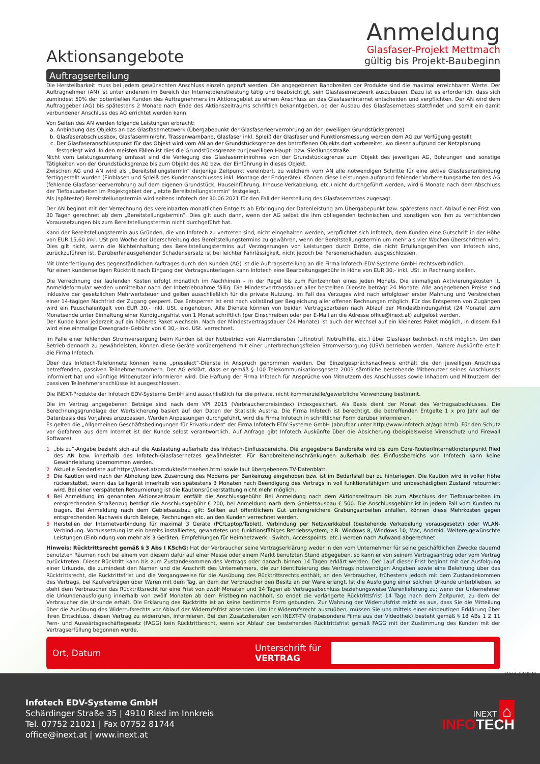Aktionsangebote
Anmeldung
Glasfaser-Projekt Mettmach
gültig bis Projekt-Baubeginn
Auftragserteilung
Die Herstellbarkeit muss bei jedem gewünschten Anschluss einzeln geprüft werden. Die angegebenen Bandbreiten der Produkte sind die maximal erreichbaren Werte. Der Auftragnehmer (AN) ist unter anderem im Bereich der Internetdienstleistung tätig und beabsichtigt, sein Glasfasernetzwerk auszubauen. Dazu ist es erforderlich, dass sich zumindest 50% der potentiellen Kunden des Auftragnehmers im Aktionsgebiet zu einem Anschluss an das Glasfaserinternet entscheiden und verpflichten. Der AN wird dem Auftraggeber (AG) bis spätestens 2 Monate nach Ende des Aktionszeitraums schriftlich bekanntgeben, ob der Ausbau des Glasfasernetzes stattfindet und somit ein damit verbundener Anschluss des AG errichtet werden kann.
Von Seiten des AN werden folgende Leistungen erbracht:
a. Anbindung des Objekts an das Glasfasernetzwerk (Übergabepunkt der Glasfaserleerverrohrung an der jeweiligen Grundstücksgrenze)
b. Glasfaserabschlussbox, Glasfaserminirohr, Trassenwarnband, Glasfaser inkl. Spleiß der Glasfaser und Funktionsmessung werden dem AG zur Verfügung gestellt
c. Der Glasfaseranschlusspunkt für das Objekt wird vom AN an der Grundstücksgrenze des betroffenen Objekts dort vorbereitet, wo dieser aufgrund der Netzplanung festgelegt wird. In den meisten Fällen ist dies die Grundstücksgrenze zur jeweiligen Haupt- bzw. Siedlungsstraße.
Nicht vom Leistungsumfang umfasst sind die Verlegung des Glasfaserminirohres von der Grundstücksgrenze zum Objekt des jeweiligen AG, Bohrungen und sonstige Tätigkeiten von der Grundstücksgrenze bis zum Objekt des AG bzw. der Einführung in dieses Objekt.
Zwischen AG und AN wird als „Bereitstellungstermin“ derjenige Zeitpunkt vereinbart, zu welchem vom AN alle notwendigen Schritte für eine aktive Glasfaseranbindung fertiggestellt wurden (Einblasen und Spleiß des Kundenanschlusses inkl. Montage der Endgeräte). Können diese Leistungen aufgrund fehlender Vorbereitungsarbeiten des AG (fehlende Glasfaserleerverrohrung auf dem eigenen Grundstück, Hauseinführung, Inhouse-Verkabelung, etc.) nicht durchgeführt werden, wird 6 Monate nach dem Abschluss der Tiefbauarbeiten im Projektgebiet der „letzte Bereitstellungstermin“ festgelegt.
Als (spätester) Bereitstellungstermin wird seitens Infotech der 30.06.2021 für den Fall der Herstellung des Glasfasernetzes zugesagt.
Der AN beginnt mit der Verrechnung des vereinbarten monatlichen Entgelts ab Erbringung der Datenleistung am Übergabepunkt bzw. spätestens nach Ablauf einer Frist von 30 Tagen gerechnet ab dem „Bereitstellungstermin“. Dies gilt auch dann, wenn der AG selbst die ihm obliegenden technischen und sonstigen von ihm zu verrichtenden Voraussetzungen bis zum Bereitstellungstermin nicht durchgeführt hat.
Kann der Bereitstellungstermin aus Gründen, die von Infotech zu vertreten sind, nicht eingehalten werden, verpflichtet sich Infotech, dem Kunden eine Gutschrift in der Höhe von EUR 15,60 inkl. USt pro Woche der Überschreitung des Bereitstellungstermins zu gewähren, wenn der Bereitstellungstermin um mehr als vier Wochen überschritten wird. Dies gilt nicht, wenn die Nichteinhaltung des Bereitstellungstermins auf Verzögerungen von Leistungen durch Dritte, die nicht Erfüllungsgehilfen von Infotech sind, zurückzuführen ist. Darüberhinausgehender Schadensersatz ist bei leichter Fahrlässigkeit, nicht jedoch bei Personenschäden, ausgeschlossen.
Mit Unterfertigung des gegenständlichen Auftrages durch den Kunden (AG) ist die Auftragserteilung an die Firma Infotech-EDV-Systeme GmbH rechtsverbindlich.
Für einen kundenseitigen Rücktritt nach Eingang der Vertragsunterlagen kann Infotech eine Bearbeitungsgebühr in Höhe von EUR 30,- inkl. USt. in Rechnung stellen.
Die Verrechnung der laufenden Kosten erfolgt monatlich im Nachhinein – in der Regel bis zum Fünfzehnten eines jeden Monats. Die einmaligen Aktivierungskosten lt. Anmeldeformular werden unmittelbar nach der Inbetriebnahme fällig. Die Mindestvertragsdauer aller bestellten Dienste beträgt 24 Monate. Alle angegebenen Preise sind inklusive der gesetzlichen Mehrwertsteuer und gelten ausschließlich für die private Nutzung. Im Fall des Verzuges wird nach erfolgloser erster Mahnung und Verstreichen einer 14-tägigen Nachfrist der Zugang gesperrt. Das Entsperren ist erst nach vollständiger Begleichung aller offenen Rechnungen möglich. Für das Entsperren von Zugängen wird ein Pauschalentgelt von EUR 30,- inkl. USt. eingehoben. Alle Dienste können von beiden Vertragsparteien nach Ablauf der Mindestbindungsfrist (24 Monate) zum Monatsende unter Einhaltung einer Kündigungsfrist von 1 Monat schriftlich (per Einschreiben oder per E-Mail an die Adresse office@inext.at) aufgelöst werden.
Der Kunde kann jederzeit auf ein höheres Paket wechseln. Nach der Mindestvertragsdauer (24 Monate) ist auch der Wechsel auf ein kleineres Paket möglich, in diesem Fall wird eine einmalige Downgrade-Gebühr von € 30,- inkl. USt. verrechnet.
Im Falle einer fehlenden Stromversorgung beim Kunden ist der Notbetrieb von Alarmdiensten (Liftnotruf, Notrufhilfe, etc.) über Glasfaser technisch nicht möglich. Um den Betrieb dennoch zu gewährleisten, können diese Geräte vorübergehend mit einer unterbrechungsfreien Stromversorgung (USV) betrieben werden. Nähere Auskünfte erteilt die Firma Infotech.
Über das Infotech-Telefonnetz können keine „preselect“-Dienste in Anspruch genommen werden. Der Einzelgesprächsnachweis enthält die den jeweiligen Anschluss betreffenden, passiven Teilnehmernummern. Der AG erklärt, dass er gemäß § 100 Telekommunikationsgesetz 2003 sämtliche bestehende Mitbenutzer seines Anschlusses informiert hat und künftige Mitbenutzer informieren wird. Die Haftung der Firma Infotech für Ansprüche von Mitnutzern des Anschlusses sowie Inhabern und Mitnutzern der passiven Teilnehmeranschlüsse ist ausgeschlossen.
Die INEXT-Produkte der Infotech EDV-Systeme GmbH sind ausschließlich für die private, nicht kommerzielle/gewerbliche Verwendung bestimmt.
Die im Vertrag angegebenen Beträge sind nach dem VPI 2015 (Verbraucherpreisindex) indexgesichert. Als Basis dient der Monat des Vertragsabschlusses. Die Berechnungsgrundlage der Wertsicherung basiert auf den Daten der Statistik Austria. Die Firma Infotech ist berechtigt, die betreffenden Entgelte 1 x pro Jahr auf der Datenbasis des Vorjahres anzupassen. Werden Anpassungen durchgeführt, wird die Firma Infotech in schriftlicher Form darüber informieren.
Es gelten die „Allgemeinen Geschäftsbedingungen für Privatkunden“ der Firma Infotech EDV-Systeme GmbH (abrufbar unter http://www.infotech.at/agb.html). Für den Schutz vor Gefahren aus dem Internet ist der Kunde selbst verantwortlich. Auf Anfrage gibt Infotech Auskünfte über die Absicherung (beispielsweise Virenschutz und Firewall Software).
1 „bis zu“-Angabe bezieht sich auf die Auslastung außerhalb des Infotech-Einflussbereichs. Die angegebene Bandbreite wird bis zum Core-Router/Internetknotenpunkt Ried des AN bzw. innerhalb des Infotech-Glasfasernetzes gewährleistet. Für Bandbreiteneinschränkungen außerhalb des Einflussbereichs von Infotech kann keine Gewährleistung übernommen werden.
2 Aktuelle Senderliste auf https://inext.at/produkte/fernsehen.html sowie laut übergebenem TV-Datenblatt.
3 Die Kaution wird nach der Abholung bzw. Zusendung des Modems per Bankeinzug eingehoben bzw. ist im Bedarfsfall bar zu hinterlegen. Die Kaution wird in voller Höhe rückerstattet, wenn das Leihgerät innerhalb von spätestens 3 Monaten nach Beendigung des Vertrags in voll funktionsfähigem und unbeschädigtem Zustand retourniert wird. Bei einer verspäteten Retournierung ist die Kautionsrückerstattung nicht mehr möglich.
4 Bei Anmeldung im genannten Aktionszeitraum entfällt die Anschlussgebühr. Bei Anmeldung nach dem Aktionszeitraum bis zum Abschluss der Tiefbauarbeiten im entsprechenden Straßenzug beträgt die Anschlussgebühr € 200, bei Anmeldung nach dem Gebietsausbau € 500. Die Anschlussgebühr ist in jedem Fall vom Kunden zu tragen. Bei Anmeldung nach dem Gebietsausbau gilt: Sollten auf öffentlichem Gut umfangreichere Grabungsarbeiten anfallen, können diese Mehrkosten gegen entsprechenden Nachweis durch Belege, Rechnungen etc. an den Kunden verrechnet werden.
5 Herstellen der Internetverbindung für maximal 3 Geräte (PC/Laptop/Tablet), Verbindung per Netzwerkkabel (bestehende Verkabelung vorausgesetzt) oder WLAN-Verbindung. Voraussetzung ist ein bereits installiertes, gewartetes und funktionsfähiges Betriebssystem, z.B. Windows 8, Windows 10, Mac, Android. Weitere gewünschte Leistungen (Einbindung von mehr als 3 Geräten, Empfehlungen für Heimnetzwerk - Switch, Accesspoints, etc.) werden nach Aufwand abgerechnet.
Hinweis: Rücktrittsrecht gemäß § 3 Abs I KSchG: Hat der Verbraucher seine Vertragserklärung weder in den vom Unternehmer für seine geschäftlichen Zwecke dauernd benutzten Räumen noch bei einem von diesem dafür auf einer Messe oder einem Markt benutzten Stand abgegeben, so kann er von seinem Vertragsantrag oder vom Vertrag zurücktreten. Dieser Rücktritt kann bis zum Zustandekommen des Vertrags oder danach binnen 14 Tagen erklärt werden. Der Lauf dieser Frist beginnt mit der Ausfolgung einer Urkunde, die zumindest den Namen und die Anschrift des Unternehmers, die zur Identifizierung des Vertrags notwendigen Angaben sowie eine Belehrung über das Rücktrittsrecht, die Rücktrittsfrist und die Vorgangsweise für die Ausübung des Rücktrittsrechts enthält, an den Verbraucher, frühestens jedoch mit dem Zustandekommen des Vertrags, bei Kaufverträgen über Waren mit dem Tag, an dem der Verbraucher den Besitz an der Ware erlangt. Ist die Ausfolgung einer solchen Urkunde unterblieben, so steht dem Verbraucher das Rücktrittsrecht für eine Frist von zwölf Monaten und 14 Tagen ab Vertragsabschluss beziehungsweise Warenlieferung zu; wenn der Unternehmer die Urkundenausfolgung innerhalb von zwölf Monaten ab dem Fristbeginn nachholt, so endet die verlängerte Rücktrittsfrist 14 Tage nach dem Zeitpunkt, zu dem der Verbraucher die Urkunde erhält. Die Erklärung des Rücktritts ist an keine bestimmte Form gebunden. Zur Wahrung der Widerrufsfrist reicht es aus, dass Sie die Mitteilung über die Ausübung des Widerrufsrechts vor Ablauf der Widerrufsfrist absenden. Um Ihr Widerrufsrecht auszuüben, müssen Sie uns mittels einer eindeutigen Erklärung über Ihren Entschluss, diesen Vertrag zu widerrufen, informieren. Bei den Zusatzdiensten von INEXT-TV (insbesondere Filme aus der Videothek) besteht gemäß § 18 ABs 1 Z 11 Fern- und Auswärtsgeschäftegesetz (FAGG) kein Rücktrittsrecht, wenn vor Ablauf der bestehenden Rücktrittsfrist gemäß FAGG mit der Zustimmung des Kunden mit der Vertragserfüllung begonnen wurde.
Ort, Datum
Unterschrift für
VERTRAG
Stand: 02/2020
Infotech EDV-Systeme GmbH
Schärdinger Straße 35 | 4910 Ried im Innkreis
Tel. 07752 21021 | Fax 07752 81744
office@inext.at | www.inext.at
INEXT ⌂
INFOTECH